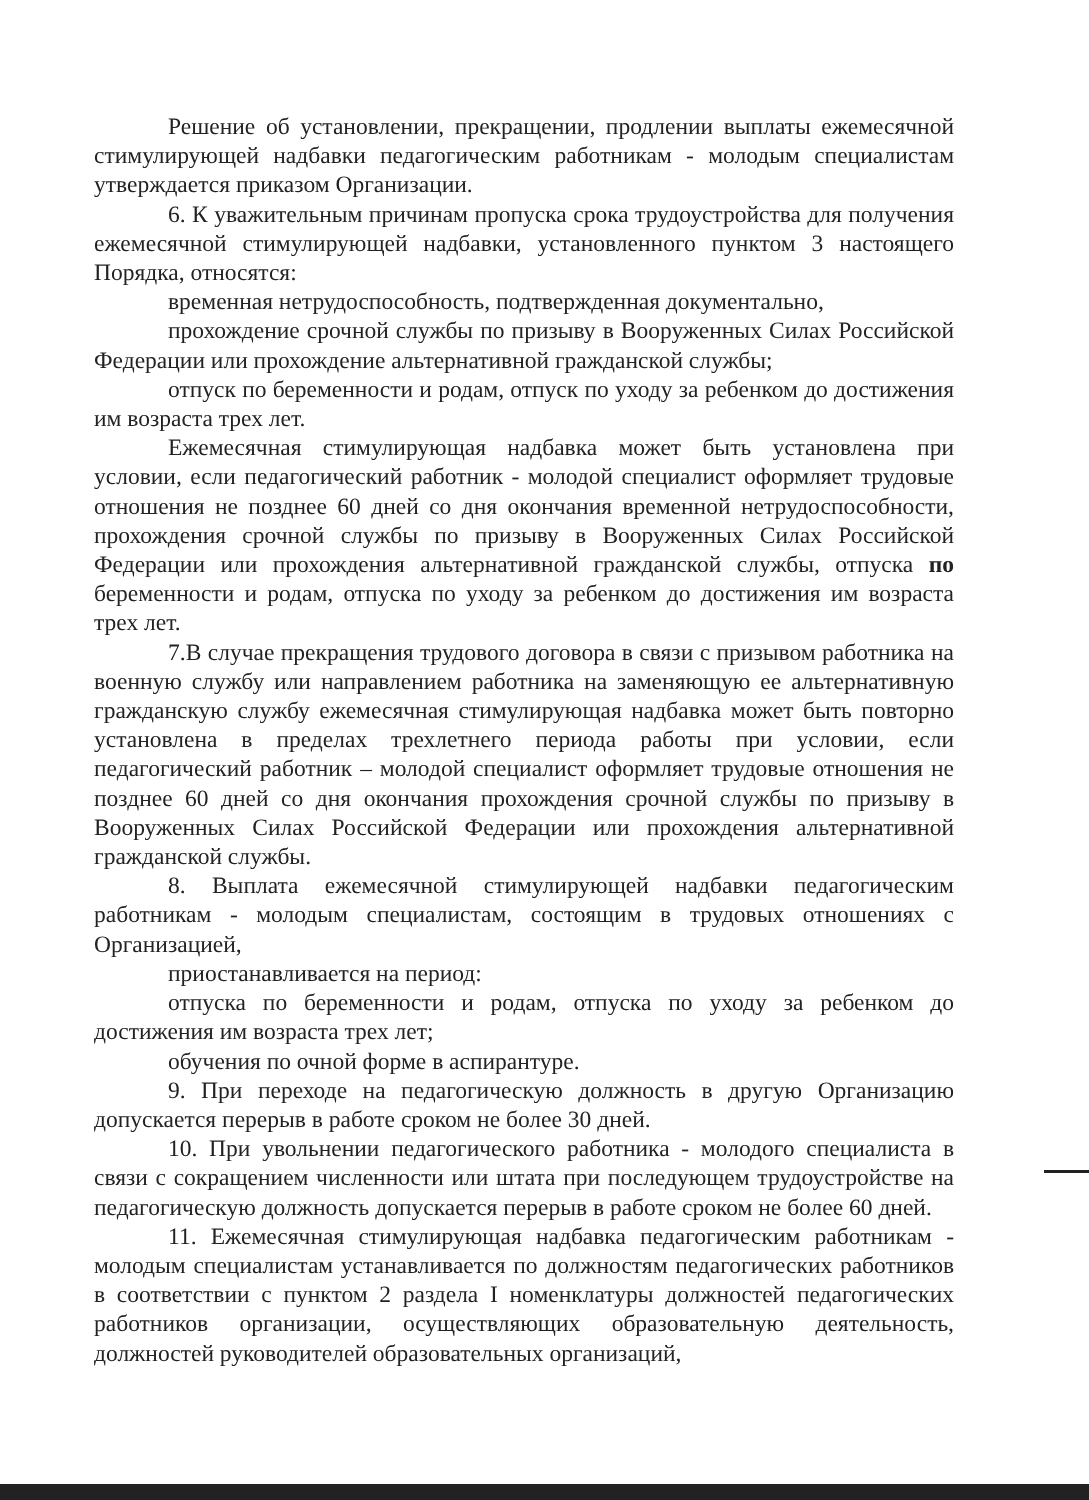Решение об установлении, прекращении, продлении выплаты ежемесячной стимулирующей надбавки педагогическим работникам - молодым специалистам утверждается приказом Организации.
6. К уважительным причинам пропуска срока трудоустройства для получения ежемесячной стимулирующей надбавки, установленного пунктом 3 настоящего Порядка, относятся:
временная нетрудоспособность, подтвержденная документально,
прохождение срочной службы по призыву в Вооруженных Силах Российской Федерации или прохождение альтернативной гражданской службы;
отпуск по беременности и родам, отпуск по уходу за ребенком до достижения им возраста трех лет.
Ежемесячная стимулирующая надбавка может быть установлена при условии, если педагогический работник - молодой специалист оформляет трудовые отношения не позднее 60 дней со дня окончания временной нетрудоспособности, прохождения срочной службы по призыву в Вооруженных Силах Российской Федерации или прохождения альтернативной гражданской службы, отпуска по беременности и родам, отпуска по уходу за ребенком до достижения им возраста трех лет.
7.В случае прекращения трудового договора в связи с призывом работника на военную службу или направлением работника на заменяющую ее альтернативную гражданскую службу ежемесячная стимулирующая надбавка может быть повторно установлена в пределах трехлетнего периода работы при условии, если педагогический работник – молодой специалист оформляет трудовые отношения не позднее 60 дней со дня окончания прохождения срочной службы по призыву в Вооруженных Силах Российской Федерации или прохождения альтернативной гражданской службы.
8. Выплата ежемесячной стимулирующей надбавки педагогическим работникам - молодым специалистам, состоящим в трудовых отношениях с Организацией,
приостанавливается на период:
отпуска по беременности и родам, отпуска по уходу за ребенком до достижения им возраста трех лет;
обучения по очной форме в аспирантуре.
9. При переходе на педагогическую должность в другую Организацию допускается перерыв в работе сроком не более 30 дней.
10. При увольнении педагогического работника - молодого специалиста в связи с сокращением численности или штата при последующем трудоустройстве на педагогическую должность допускается перерыв в работе сроком не более 60 дней.
11. Ежемесячная стимулирующая надбавка педагогическим работникам - молодым специалистам устанавливается по должностям педагогических работников в соответствии с пунктом 2 раздела I номенклатуры должностей педагогических работников организации, осуществляющих образовательную деятельность, должностей руководителей образовательных организаций,